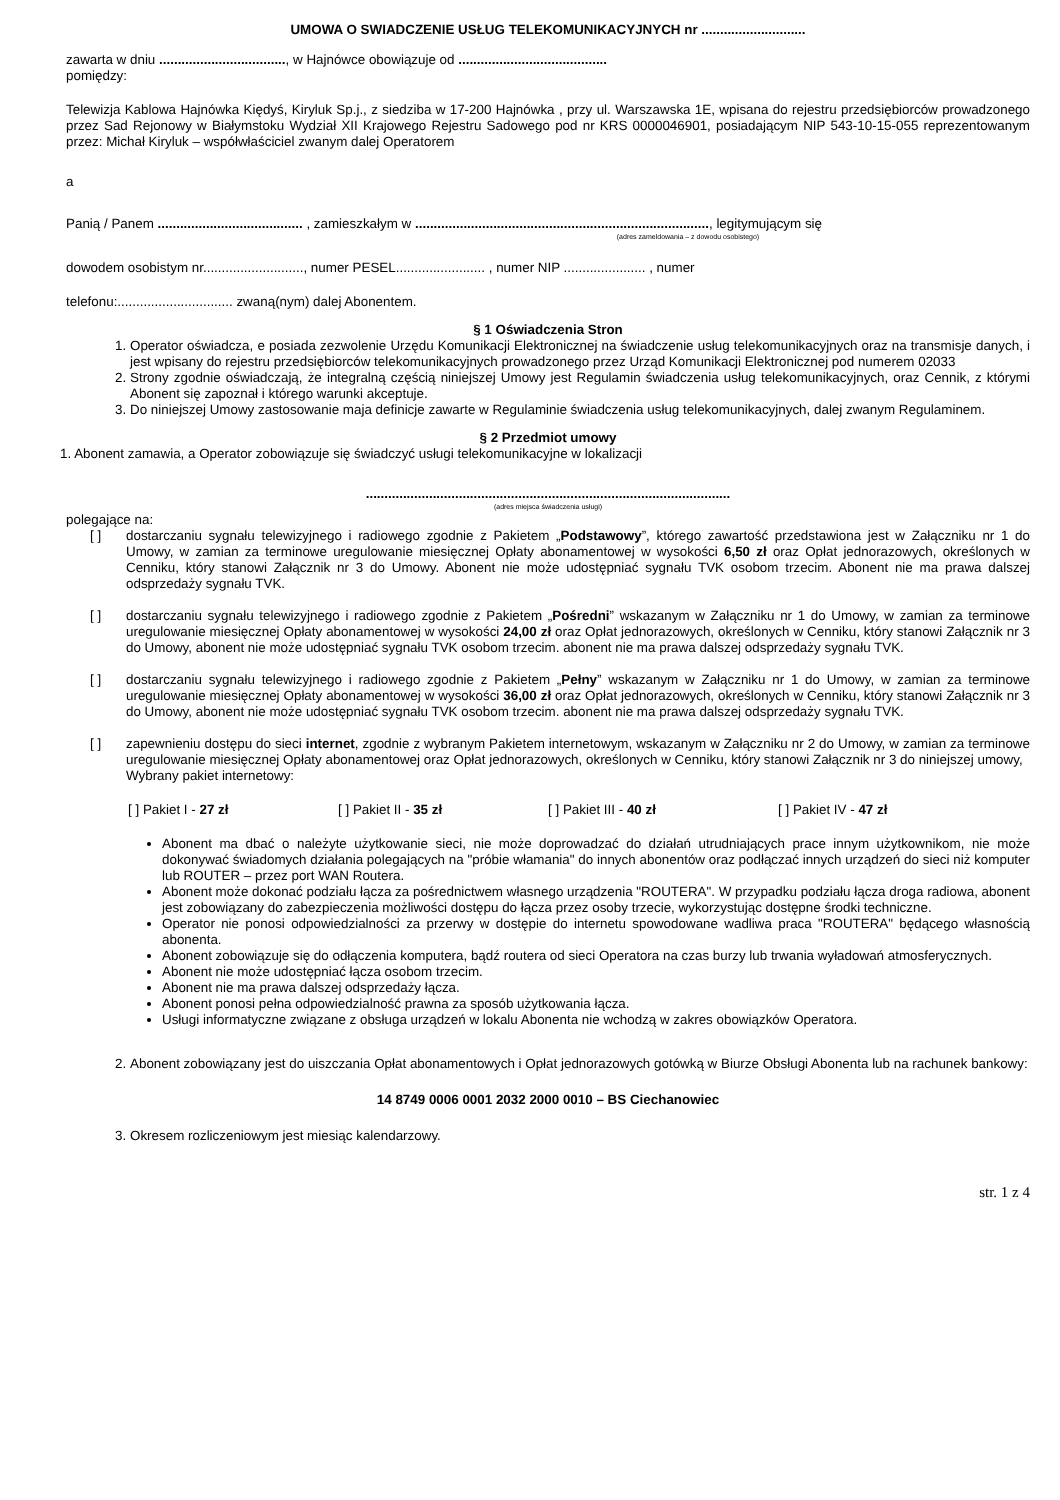UMOWA O SWIADCZENIE USŁUG TELEKOMUNIKACYJNYCH nr ............................
zawarta w dniu .................................., w Hajnówce obowiązuje od ........................................
pomiędzy:
Telewizja Kablowa Hajnówka Kiędyś, Kiryluk Sp.j., z siedziba w 17-200 Hajnówka , przy ul. Warszawska 1E, wpisana do rejestru przedsiębiorców prowadzonego przez Sad Rejonowy w Białymstoku Wydział XII Krajowego Rejestru Sadowego pod nr KRS 0000046901, posiadającym NIP 543-10-15-055 reprezentowanym przez: Michał Kiryluk – współwłaściciel zwanym dalej Operatorem
a
Panią / Panem ....................................... , zamieszkałym w ..............................................................................., legitymującym się
(adres zameldowania – z dowodu osobistego)
dowodem osobistym nr..........................., numer PESEL........................ , numer NIP ...................... , numer
telefonu:............................... zwaną(nym) dalej Abonentem.
§ 1 Oświadczenia Stron
1. Operator oświadcza, e posiada zezwolenie Urzędu Komunikacji Elektronicznej na świadczenie usług telekomunikacyjnych oraz na transmisje danych, i jest wpisany do rejestru przedsiębiorców telekomunikacyjnych prowadzonego przez Urząd Komunikacji Elektronicznej pod numerem 02033
2. Strony zgodnie oświadczają, że integralną częścią niniejszej Umowy jest Regulamin świadczenia usług telekomunikacyjnych, oraz Cennik, z którymi Abonent się zapoznał i którego warunki akceptuje.
3. Do niniejszej Umowy zastosowanie maja definicje zawarte w Regulaminie świadczenia usług telekomunikacyjnych, dalej zwanym Regulaminem.
§ 2 Przedmiot umowy
1. Abonent zamawia, a Operator zobowiązuje się świadczyć usługi telekomunikacyjne w lokalizacji
..................................................................................................
(adres miejsca świadczenia usługi)
polegające na:
[ ] dostarczaniu sygnału telewizyjnego i radiowego zgodnie z Pakietem „Podstawowy”, którego zawartość przedstawiona jest w Załączniku nr 1 do Umowy, w zamian za terminowe uregulowanie miesięcznej Opłaty abonamentowej w wysokości 6,50 zł oraz Opłat jednorazowych, określonych w Cenniku, który stanowi Załącznik nr 3 do Umowy. Abonent nie może udostępniać sygnału TVK osobom trzecim. Abonent nie ma prawa dalszej odsprzedaży sygnału TVK.
[ ] dostarczaniu sygnału telewizyjnego i radiowego zgodnie z Pakietem „Pośredni” wskazanym w Załączniku nr 1 do Umowy, w zamian za terminowe uregulowanie miesięcznej Opłaty abonamentowej w wysokości 24,00 zł oraz Opłat jednorazowych, określonych w Cenniku, który stanowi Załącznik nr 3 do Umowy, abonent nie może udostępniać sygnału TVK osobom trzecim. abonent nie ma prawa dalszej odsprzedaży sygnału TVK.
[ ] dostarczaniu sygnału telewizyjnego i radiowego zgodnie z Pakietem „Pełny” wskazanym w Załączniku nr 1 do Umowy, w zamian za terminowe uregulowanie miesięcznej Opłaty abonamentowej w wysokości 36,00 zł oraz Opłat jednorazowych, określonych w Cenniku, który stanowi Załącznik nr 3 do Umowy, abonent nie może udostępniać sygnału TVK osobom trzecim. abonent nie ma prawa dalszej odsprzedaży sygnału TVK.
[ ] zapewnieniu dostępu do sieci internet, zgodnie z wybranym Pakietem internetowym, wskazanym w Załączniku nr 2 do Umowy, w zamian za terminowe uregulowanie miesięcznej Opłaty abonamentowej oraz Opłat jednorazowych, określonych w Cenniku, który stanowi Załącznik nr 3 do niniejszej umowy,
Wybrany pakiet internetowy:
[ ] Pakiet I - 27 zł [ ] Pakiet II - 35 zł [ ] Pakiet III - 40 zł [ ] Pakiet IV - 47 zł
Abonent ma dbać o należyte użytkowanie sieci, nie może doprowadzać do działań utrudniających prace innym użytkownikom, nie może dokonywać świadomych działania polegających na "próbie włamania" do innych abonentów oraz podłączać innych urządzeń do sieci niż komputer lub ROUTER – przez port WAN Routera.
Abonent może dokonać podziału łącza za pośrednictwem własnego urządzenia "ROUTERA". W przypadku podziału łącza droga radiowa, abonent jest zobowiązany do zabezpieczenia możliwości dostępu do łącza przez osoby trzecie, wykorzystując dostępne środki techniczne.
Operator nie ponosi odpowiedzialności za przerwy w dostępie do internetu spowodowane wadliwa praca "ROUTERA" będącego własnością abonenta.
Abonent zobowiązuje się do odłączenia komputera, bądź routera od sieci Operatora na czas burzy lub trwania wyładowań atmosferycznych.
Abonent nie może udostępniać łącza osobom trzecim.
Abonent nie ma prawa dalszej odsprzedaży łącza.
Abonent ponosi pełna odpowiedzialność prawna za sposób użytkowania łącza.
Usługi informatyczne związane z obsługa urządzeń w lokalu Abonenta nie wchodzą w zakres obowiązków Operatora.
2. Abonent zobowiązany jest do uiszczania Opłat abonamentowych i Opłat jednorazowych gotówką w Biurze Obsługi Abonenta lub na rachunek bankowy:
14 8749 0006 0001 2032 2000 0010 – BS Ciechanowiec
3. Okresem rozliczeniowym jest miesiąc kalendarzowy.
str. 1 z 4